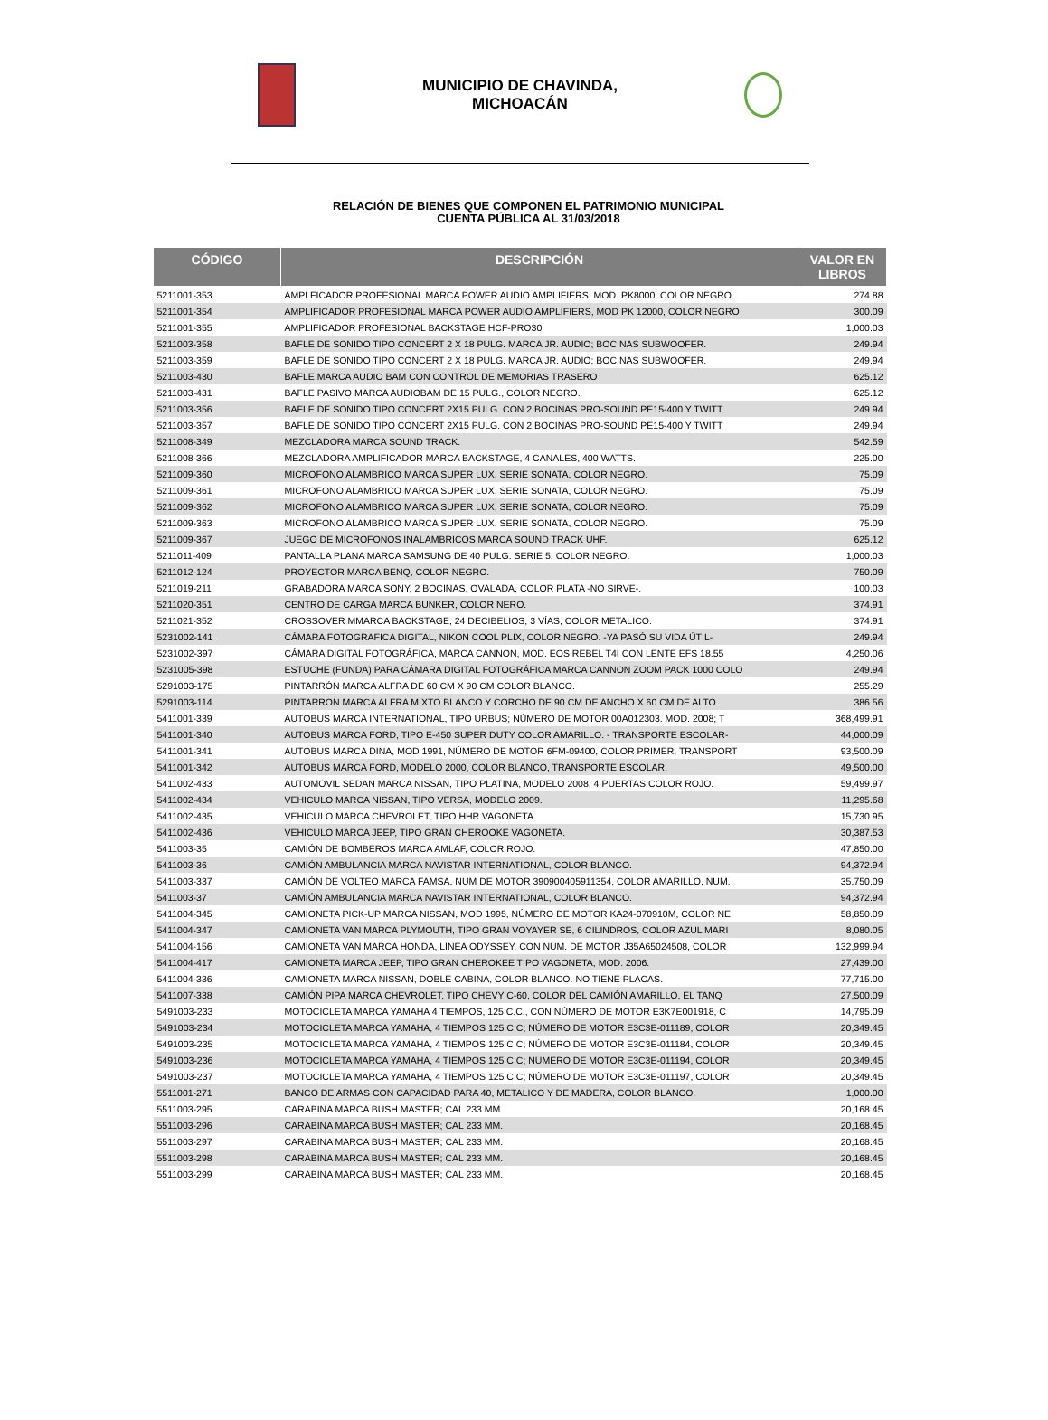MUNICIPIO DE CHAVINDA,
MICHOACÁN
RELACIÓN DE BIENES QUE COMPONEN EL PATRIMONIO MUNICIPAL
CUENTA PÚBLICA AL 31/03/2018
| CÓDIGO | DESCRIPCIÓN | VALOR EN LIBROS |
| --- | --- | --- |
| 5211001-353 | AMPLFICADOR PROFESIONAL MARCA POWER AUDIO AMPLIFIERS, MOD. PK8000, COLOR NEGRO. | 274.88 |
| 5211001-354 | AMPLIFICADOR PROFESIONAL MARCA POWER AUDIO AMPLIFIERS, MOD PK 12000, COLOR NEGRO | 300.09 |
| 5211001-355 | AMPLIFICADOR PROFESIONAL BACKSTAGE HCF-PRO30 | 1,000.03 |
| 5211003-358 | BAFLE DE SONIDO TIPO CONCERT 2 X 18 PULG. MARCA JR. AUDIO; BOCINAS SUBWOOFER. | 249.94 |
| 5211003-359 | BAFLE DE SONIDO TIPO CONCERT 2 X 18 PULG. MARCA JR. AUDIO; BOCINAS SUBWOOFER. | 249.94 |
| 5211003-430 | BAFLE MARCA AUDIO BAM CON CONTROL DE MEMORIAS TRASERO | 625.12 |
| 5211003-431 | BAFLE PASIVO MARCA AUDIOBAM DE 15 PULG., COLOR NEGRO. | 625.12 |
| 5211003-356 | BAFLE DE SONIDO TIPO CONCERT 2X15 PULG. CON 2 BOCINAS PRO-SOUND PE15-400 Y TWITT | 249.94 |
| 5211003-357 | BAFLE DE SONIDO TIPO CONCERT 2X15 PULG. CON 2 BOCINAS PRO-SOUND PE15-400 Y TWITT | 249.94 |
| 5211008-349 | MEZCLADORA MARCA SOUND TRACK. | 542.59 |
| 5211008-366 | MEZCLADORA AMPLIFICADOR MARCA BACKSTAGE, 4 CANALES, 400 WATTS. | 225.00 |
| 5211009-360 | MICROFONO ALAMBRICO MARCA SUPER LUX, SERIE SONATA, COLOR NEGRO. | 75.09 |
| 5211009-361 | MICROFONO ALAMBRICO MARCA SUPER LUX, SERIE SONATA, COLOR NEGRO. | 75.09 |
| 5211009-362 | MICROFONO ALAMBRICO MARCA SUPER LUX, SERIE SONATA, COLOR NEGRO. | 75.09 |
| 5211009-363 | MICROFONO ALAMBRICO MARCA SUPER LUX, SERIE SONATA, COLOR NEGRO. | 75.09 |
| 5211009-367 | JUEGO DE MICROFONOS INALAMBRICOS MARCA SOUND TRACK UHF. | 625.12 |
| 5211011-409 | PANTALLA PLANA MARCA SAMSUNG DE 40 PULG. SERIE 5, COLOR NEGRO. | 1,000.03 |
| 5211012-124 | PROYECTOR MARCA BENQ, COLOR NEGRO. | 750.09 |
| 5211019-211 | GRABADORA MARCA SONY, 2 BOCINAS, OVALADA, COLOR PLATA -NO SIRVE-. | 100.03 |
| 5211020-351 | CENTRO DE CARGA MARCA BUNKER, COLOR NERO. | 374.91 |
| 5211021-352 | CROSSOVER MMARCA BACKSTAGE, 24 DECIBELIOS, 3 VÍAS, COLOR METALICO. | 374.91 |
| 5231002-141 | CÁMARA FOTOGRAFICA DIGITAL, NIKON COOL PLIX, COLOR NEGRO. -YA PASÓ SU VIDA ÚTIL- | 249.94 |
| 5231002-397 | CÁMARA DIGITAL FOTOGRÁFICA, MARCA CANNON, MOD. EOS REBEL T4I CON LENTE EFS 18.55 | 4,250.06 |
| 5231005-398 | ESTUCHE (FUNDA) PARA CÁMARA DIGITAL FOTOGRÁFICA MARCA CANNON ZOOM PACK 1000 COLO | 249.94 |
| 5291003-175 | PINTARRÓN MARCA ALFRA DE 60 CM X 90 CM COLOR BLANCO. | 255.29 |
| 5291003-114 | PINTARRON MARCA ALFRA MIXTO BLANCO Y CORCHO DE 90 CM DE ANCHO X 60 CM DE ALTO. | 386.56 |
| 5411001-339 | AUTOBUS MARCA INTERNATIONAL, TIPO URBUS; NÚMERO DE MOTOR 00A012303. MOD. 2008; T | 368,499.91 |
| 5411001-340 | AUTOBUS MARCA FORD, TIPO E-450 SUPER DUTY COLOR AMARILLO. - TRANSPORTE ESCOLAR- | 44,000.09 |
| 5411001-341 | AUTOBUS MARCA DINA, MOD 1991, NÚMERO DE MOTOR 6FM-09400, COLOR PRIMER, TRANSPORT | 93,500.09 |
| 5411001-342 | AUTOBUS MARCA FORD, MODELO 2000, COLOR BLANCO, TRANSPORTE ESCOLAR. | 49,500.00 |
| 5411002-433 | AUTOMOVIL SEDAN MARCA NISSAN, TIPO PLATINA, MODELO 2008, 4 PUERTAS,COLOR ROJO. | 59,499.97 |
| 5411002-434 | VEHICULO MARCA NISSAN, TIPO VERSA, MODELO 2009. | 11,295.68 |
| 5411002-435 | VEHICULO MARCA CHEVROLET, TIPO HHR VAGONETA. | 15,730.95 |
| 5411002-436 | VEHICULO MARCA JEEP, TIPO GRAN CHEROOKE VAGONETA. | 30,387.53 |
| 5411003-35 | CAMIÓN DE BOMBEROS MARCA AMLAF, COLOR ROJO. | 47,850.00 |
| 5411003-36 | CAMIÓN AMBULANCIA MARCA NAVISTAR INTERNATIONAL, COLOR BLANCO. | 94,372.94 |
| 5411003-337 | CAMIÓN DE VOLTEO MARCA FAMSA, NUM DE MOTOR 390900405911354, COLOR AMARILLO, NUM. | 35,750.09 |
| 5411003-37 | CAMIÓN AMBULANCIA MARCA NAVISTAR INTERNATIONAL, COLOR BLANCO. | 94,372.94 |
| 5411004-345 | CAMIONETA PICK-UP MARCA NISSAN, MOD 1995, NÚMERO DE MOTOR KA24-070910M, COLOR NE | 58,850.09 |
| 5411004-347 | CAMIONETA VAN MARCA PLYMOUTH, TIPO GRAN VOYAYER SE, 6 CILINDROS, COLOR AZUL MARI | 8,080.05 |
| 5411004-156 | CAMIONETA VAN MARCA HONDA, LÍNEA ODYSSEY, CON NÚM. DE MOTOR J35A65024508, COLOR | 132,999.94 |
| 5411004-417 | CAMIONETA MARCA JEEP, TIPO GRAN CHEROKEE TIPO VAGONETA, MOD. 2006. | 27,439.00 |
| 5411004-336 | CAMIONETA MARCA NISSAN, DOBLE CABINA, COLOR BLANCO. NO TIENE PLACAS. | 77,715.00 |
| 5411007-338 | CAMIÓN PIPA MARCA CHEVROLET, TIPO CHEVY C-60, COLOR DEL CAMIÓN AMARILLO, EL TANQ | 27,500.09 |
| 5491003-233 | MOTOCICLETA MARCA YAMAHA 4 TIEMPOS, 125 C.C., CON NÚMERO DE MOTOR E3K7E001918, C | 14,795.09 |
| 5491003-234 | MOTOCICLETA MARCA YAMAHA, 4 TIEMPOS 125 C.C; NÚMERO DE MOTOR E3C3E-011189, COLOR | 20,349.45 |
| 5491003-235 | MOTOCICLETA MARCA YAMAHA, 4 TIEMPOS 125 C.C; NÚMERO DE MOTOR E3C3E-011184, COLOR | 20,349.45 |
| 5491003-236 | MOTOCICLETA MARCA YAMAHA, 4 TIEMPOS 125 C.C; NÚMERO DE MOTOR E3C3E-011194, COLOR | 20,349.45 |
| 5491003-237 | MOTOCICLETA MARCA YAMAHA, 4 TIEMPOS 125 C.C; NÚMERO DE MOTOR E3C3E-011197, COLOR | 20,349.45 |
| 5511001-271 | BANCO DE ARMAS CON CAPACIDAD PARA 40, METALICO Y DE MADERA, COLOR BLANCO. | 1,000.00 |
| 5511003-295 | CARABINA MARCA BUSH MASTER; CAL 233 MM. | 20,168.45 |
| 5511003-296 | CARABINA MARCA BUSH MASTER; CAL 233 MM. | 20,168.45 |
| 5511003-297 | CARABINA MARCA BUSH MASTER; CAL 233 MM. | 20,168.45 |
| 5511003-298 | CARABINA MARCA BUSH MASTER; CAL 233 MM. | 20,168.45 |
| 5511003-299 | CARABINA MARCA BUSH MASTER; CAL 233 MM. | 20,168.45 |